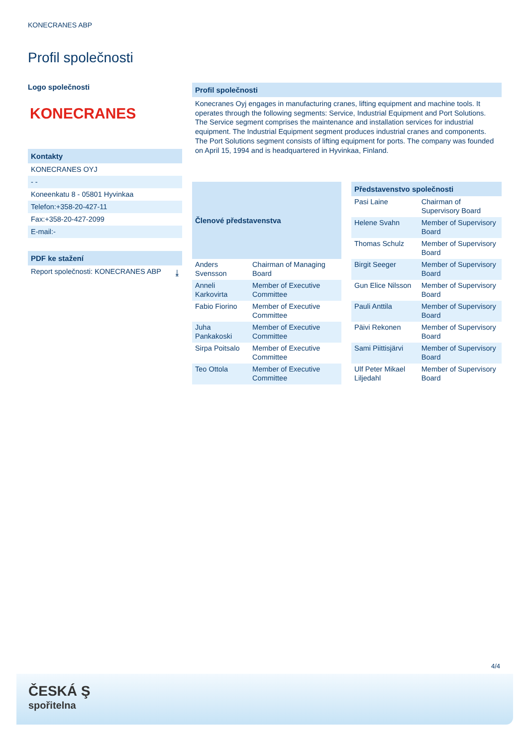KONECRANES ABP
Profil společnosti
Logo společnosti
KONECRANES
Kontakty
KONECRANES OYJ
- -
Koneenkatu 8 - 05801 Hyvinkaa
Telefon:+358-20-427-11
Fax:+358-20-427-2099
E-mail:-
PDF ke stažení
Report společnosti: KONECRANES ABP ⤓
Profil společnosti
Konecranes Oyj engages in manufacturing cranes, lifting equipment and machine tools. It operates through the following segments: Service, Industrial Equipment and Port Solutions. The Service segment comprises the maintenance and installation services for industrial equipment. The Industrial Equipment segment produces industrial cranes and components. The Port Solutions segment consists of lifting equipment for ports. The company was founded on April 15, 1994 and is headquartered in Hyvinkaa, Finland.
| Členové představenstva | |
| --- | --- |
| Anders Svensson | Chairman of Managing Board |
| Anneli Karkovirta | Member of Executive Committee |
| Fabio Fiorino | Member of Executive Committee |
| Juha Pankakoski | Member of Executive Committee |
| Sirpa Poitsalo | Member of Executive Committee |
| Teo Ottola | Member of Executive Committee |
| Představenstvo společnosti | |
| --- | --- |
| Pasi Laine | Chairman of Supervisory Board |
| Helene Svahn | Member of Supervisory Board |
| Thomas Schulz | Member of Supervisory Board |
| Birgit Seeger | Member of Supervisory Board |
| Gun Elice Nilsson | Member of Supervisory Board |
| Pauli Anttila | Member of Supervisory Board |
| Päivi Rekonen | Member of Supervisory Board |
| Sami Piittisjärvi | Member of Supervisory Board |
| Ulf Peter Mikael Liljedahl | Member of Supervisory Board |
4/4
ČESKÁ Ş
spořitelna